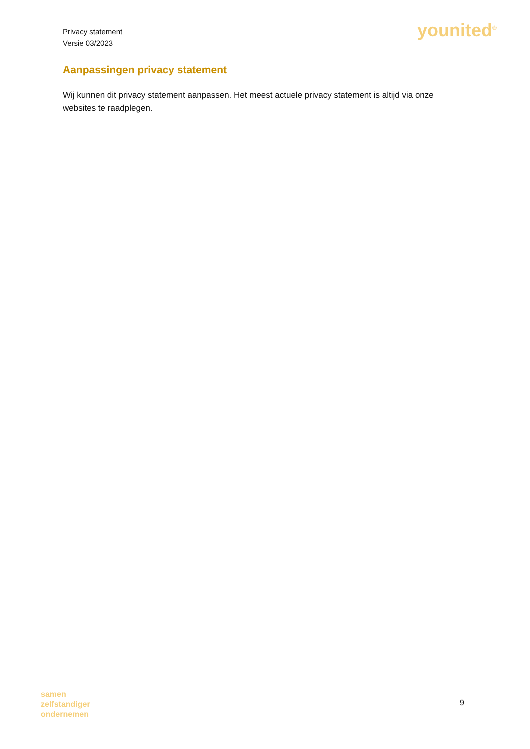Privacy statement
Versie 03/2023
younited<sup>®</sup>
Aanpassingen privacy statement
Wij kunnen dit privacy statement aanpassen. Het meest actuele privacy statement is altijd via onze websites te raadplegen.
samen
zelfstandiger
ondernemen
9